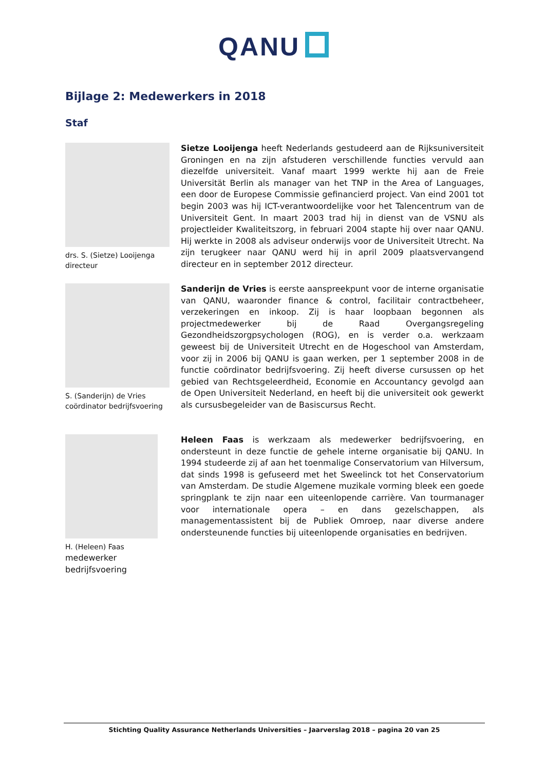QANU
Bijlage 2: Medewerkers in 2018
Staf
drs. S. (Sietze) Looijenga
directeur
Sietze Looijenga heeft Nederlands gestudeerd aan de Rijksuniversiteit Groningen en na zijn afstuderen verschillende functies vervuld aan diezelfde universiteit. Vanaf maart 1999 werkte hij aan de Freie Universität Berlin als manager van het TNP in the Area of Languages, een door de Europese Commissie gefinancierd project. Van eind 2001 tot begin 2003 was hij ICT-verantwoordelijke voor het Talencentrum van de Universiteit Gent. In maart 2003 trad hij in dienst van de VSNU als projectleider Kwaliteitszorg, in februari 2004 stapte hij over naar QANU. Hij werkte in 2008 als adviseur onderwijs voor de Universiteit Utrecht. Na zijn terugkeer naar QANU werd hij in april 2009 plaatsvervangend directeur en in september 2012 directeur.
S. (Sanderijn) de Vries
coördinator bedrijfsvoering
Sanderijn de Vries is eerste aanspreekpunt voor de interne organisatie van QANU, waaronder finance & control, facilitair contractbeheer, verzekeringen en inkoop. Zij is haar loopbaan begonnen als projectmedewerker bij de Raad Overgangsregeling Gezondheidszorgpsychologen (ROG), en is verder o.a. werkzaam geweest bij de Universiteit Utrecht en de Hogeschool van Amsterdam, voor zij in 2006 bij QANU is gaan werken, per 1 september 2008 in de functie coördinator bedrijfsvoering. Zij heeft diverse cursussen op het gebied van Rechtsgeleerdheid, Economie en Accountancy gevolgd aan de Open Universiteit Nederland, en heeft bij die universiteit ook gewerkt als cursusbegeleider van de Basiscursus Recht.
H. (Heleen) Faas
medewerker
bedrijfsvoering
Heleen Faas is werkzaam als medewerker bedrijfsvoering, en ondersteunt in deze functie de gehele interne organisatie bij QANU. In 1994 studeerde zij af aan het toenmalige Conservatorium van Hilversum, dat sinds 1998 is gefuseerd met het Sweelinck tot het Conservatorium van Amsterdam. De studie Algemene muzikale vorming bleek een goede springplank te zijn naar een uiteenlopende carrière. Van tourmanager voor internationale opera – en dans gezelschappen, als managementassistent bij de Publiek Omroep, naar diverse andere ondersteunende functies bij uiteenlopende organisaties en bedrijven.
Stichting Quality Assurance Netherlands Universities – Jaarverslag 2018 – pagina 20 van 25